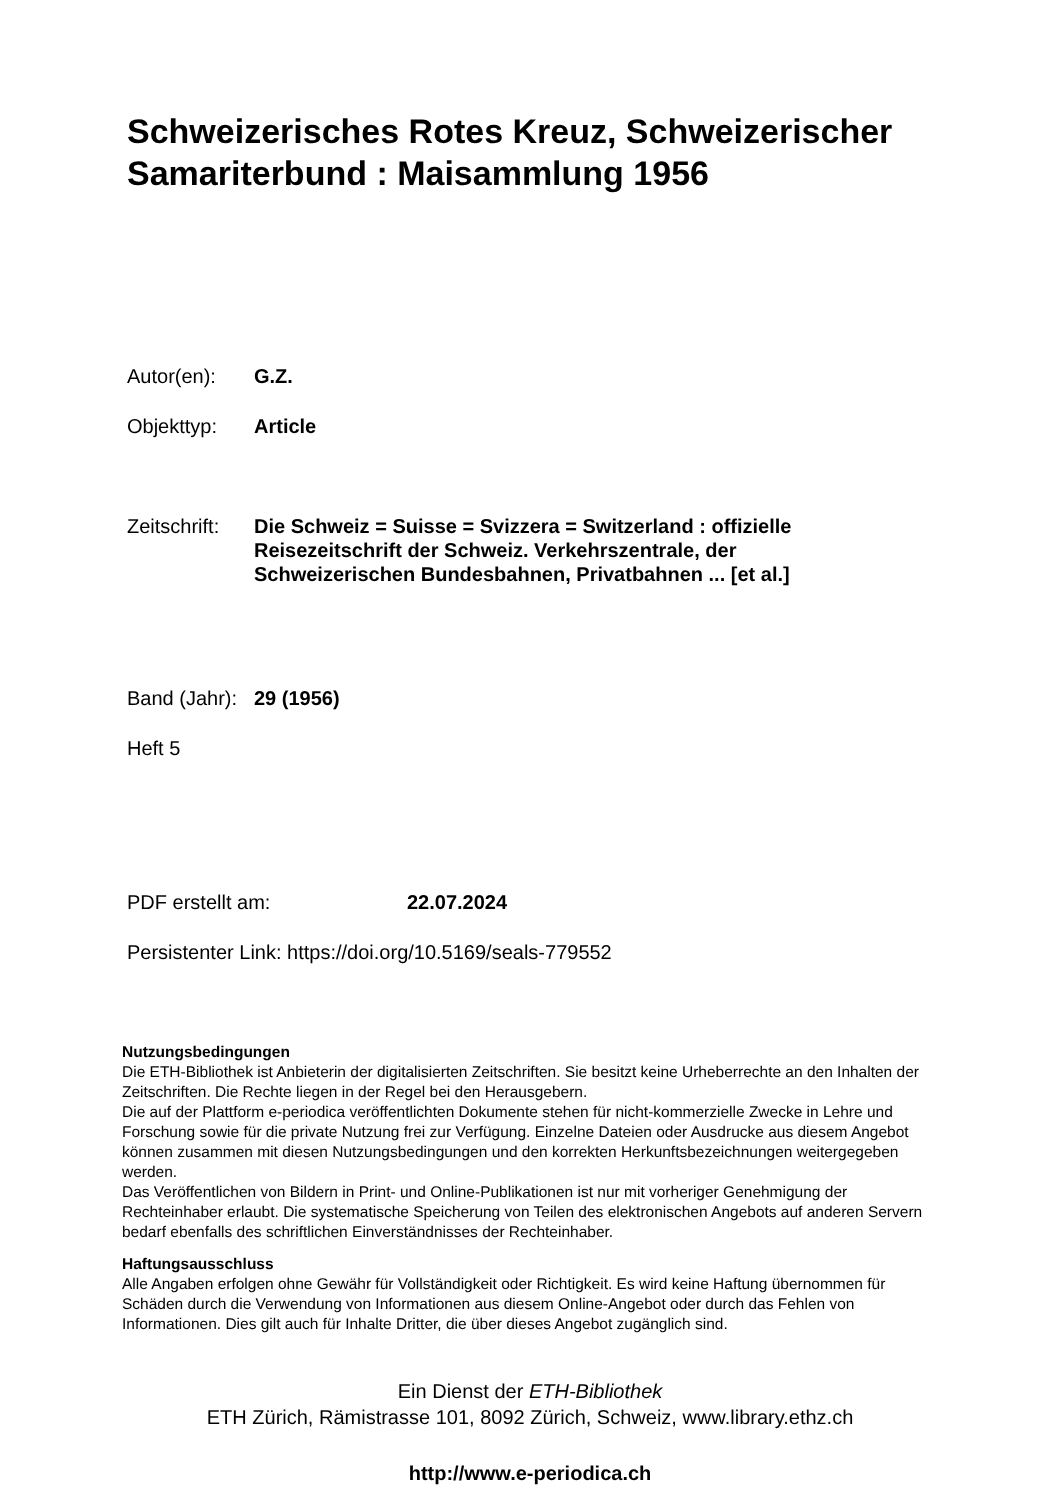Schweizerisches Rotes Kreuz, Schweizerischer Samariterbund : Maisammlung 1956
Autor(en): G.Z.
Objekttyp: Article
Zeitschrift:
Die Schweiz = Suisse = Svizzera = Switzerland : offizielle Reisezeitschrift der Schweiz. Verkehrszentrale, der Schweizerischen Bundesbahnen, Privatbahnen ... [et al.]
Band (Jahr):
29 (1956)
Heft 5
PDF erstellt am: 22.07.2024
Persistenter Link: https://doi.org/10.5169/seals-779552
Nutzungsbedingungen
Die ETH-Bibliothek ist Anbieterin der digitalisierten Zeitschriften. Sie besitzt keine Urheberrechte an den Inhalten der Zeitschriften. Die Rechte liegen in der Regel bei den Herausgebern.
Die auf der Plattform e-periodica veröffentlichten Dokumente stehen für nicht-kommerzielle Zwecke in Lehre und Forschung sowie für die private Nutzung frei zur Verfügung. Einzelne Dateien oder Ausdrucke aus diesem Angebot können zusammen mit diesen Nutzungsbedingungen und den korrekten Herkunftsbezeichnungen weitergegeben werden.
Das Veröffentlichen von Bildern in Print- und Online-Publikationen ist nur mit vorheriger Genehmigung der Rechteinhaber erlaubt. Die systematische Speicherung von Teilen des elektronischen Angebots auf anderen Servern bedarf ebenfalls des schriftlichen Einverständnisses der Rechteinhaber.
Haftungsausschluss
Alle Angaben erfolgen ohne Gewähr für Vollständigkeit oder Richtigkeit. Es wird keine Haftung übernommen für Schäden durch die Verwendung von Informationen aus diesem Online-Angebot oder durch das Fehlen von Informationen. Dies gilt auch für Inhalte Dritter, die über dieses Angebot zugänglich sind.
Ein Dienst der ETH-Bibliothek
ETH Zürich, Rämistrasse 101, 8092 Zürich, Schweiz, www.library.ethz.ch
http://www.e-periodica.ch